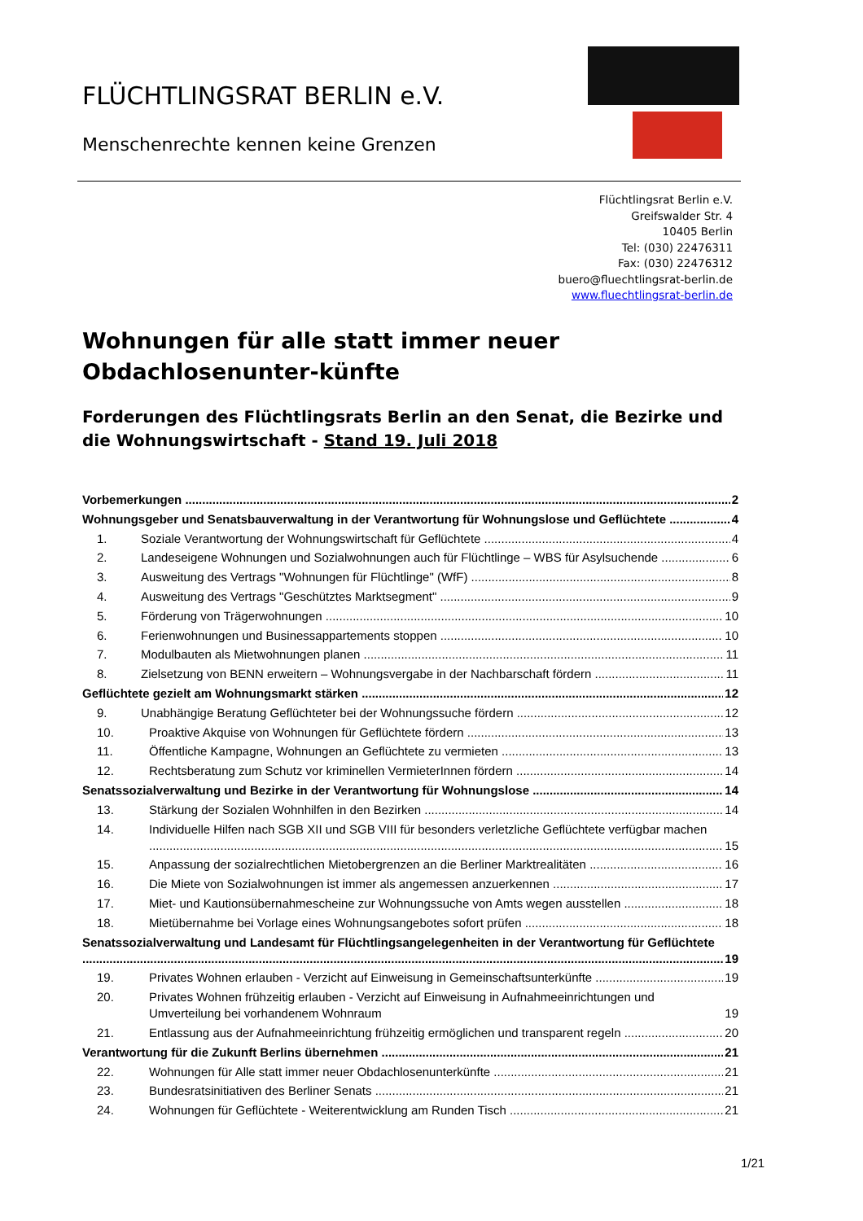FLÜCHTLINGSRAT BERLIN e.V.
Menschenrechte kennen keine Grenzen
Flüchtlingsrat Berlin e.V.
Greifswalder Str. 4
10405 Berlin
Tel: (030) 22476311
Fax: (030) 22476312
buero@fluechtlingsrat-berlin.de
www.fluechtlingsrat-berlin.de
Wohnungen für alle statt immer neuer Obdachlosenunter-künfte
Forderungen des Flüchtlingsrats Berlin an den Senat, die Bezirke und die Wohnungswirtschaft - Stand 19. Juli 2018
Vorbemerkungen 2
Wohnungsgeber und Senatsbauverwaltung in der Verantwortung für Wohnungslose und Geflüchtete 4
1. Soziale Verantwortung der Wohnungswirtschaft für Geflüchtete 4
2. Landeseigene Wohnungen und Sozialwohnungen auch für Flüchtlinge – WBS für Asylsuchende 6
3. Ausweitung des Vertrags "Wohnungen für Flüchtlinge" (WfF) 8
4. Ausweitung des Vertrags "Geschütztes Marktsegment" 9
5. Förderung von Trägerwohnungen 10
6. Ferienwohnungen und Businessappartements stoppen 10
7. Modulbauten als Mietwohnungen planen 11
8. Zielsetzung von BENN erweitern – Wohnungsvergabe in der Nachbarschaft fördern 11
Geflüchtete gezielt am Wohnungsmarkt stärken 12
9. Unabhängige Beratung Geflüchteter bei der Wohnungssuche fördern 12
10. Proaktive Akquise von Wohnungen für Geflüchtete fördern 13
11. Öffentliche Kampagne, Wohnungen an Geflüchtete zu vermieten 13
12. Rechtsberatung zum Schutz vor kriminellen VermieterInnen fördern 14
Senatssozialverwaltung und Bezirke in der Verantwortung für Wohnungslose 14
13. Stärkung der Sozialen Wohnhilfen in den Bezirken 14
14. Individuelle Hilfen nach SGB XII und SGB VIII für besonders verletzliche Geflüchtete verfügbar machen 15
15. Anpassung der sozialrechtlichen Mietobergrenzen an die Berliner Marktrealitäten 16
16. Die Miete von Sozialwohnungen ist immer als angemessen anzuerkennen 17
17. Miet- und Kautionsübernahmescheine zur Wohnungssuche von Amts wegen ausstellen 18
18. Mietübernahme bei Vorlage eines Wohnungsangebotes sofort prüfen 18
Senatssozialverwaltung und Landesamt für Flüchtlingsangelegenheiten in der Verantwortung für Geflüchtete 19
19. Privates Wohnen erlauben - Verzicht auf Einweisung in Gemeinschaftsunterkünfte 19
20. Privates Wohnen frühzeitig erlauben - Verzicht auf Einweisung in Aufnahmeeinrichtungen und Umverteilung bei vorhandenem Wohnraum 19
21. Entlassung aus der Aufnahmeeinrichtung frühzeitig ermöglichen und transparent regeln 20
Verantwortung für die Zukunft Berlins übernehmen 21
22. Wohnungen für Alle statt immer neuer Obdachlosenunterkünfte 21
23. Bundesratsinitiativen des Berliner Senats 21
24. Wohnungen für Geflüchtete - Weiterentwicklung am Runden Tisch 21
1/21